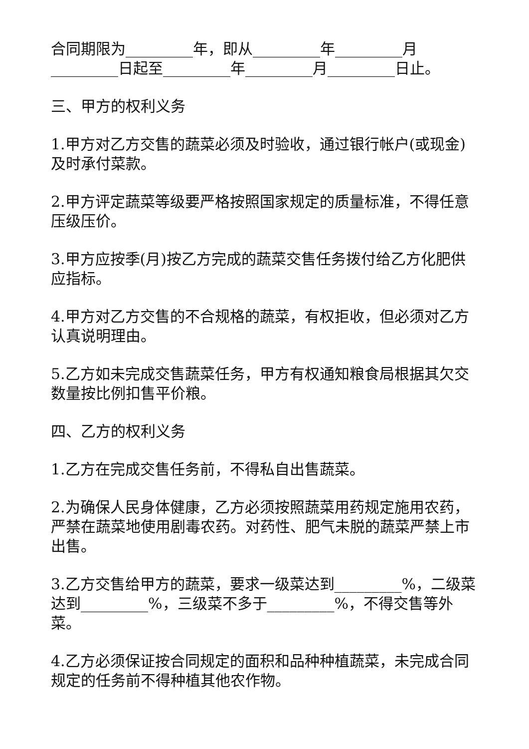合同期限为_________年，即从_________年_________月_________日起至_________年_________月_________日止。
三、甲方的权利义务
1.甲方对乙方交售的蔬菜必须及时验收，通过银行帐户(或现金)及时承付菜款。
2.甲方评定蔬菜等级要严格按照国家规定的质量标准，不得任意压级压价。
3.甲方应按季(月)按乙方完成的蔬菜交售任务拨付给乙方化肥供应指标。
4.甲方对乙方交售的不合规格的蔬菜，有权拒收，但必须对乙方认真说明理由。
5.乙方如未完成交售蔬菜任务，甲方有权通知粮食局根据其欠交数量按比例扣售平价粮。
四、乙方的权利义务
1.乙方在完成交售任务前，不得私自出售蔬菜。
2.为确保人民身体健康，乙方必须按照蔬菜用药规定施用农药，严禁在蔬菜地使用剧毒农药。对药性、肥气未脱的蔬菜严禁上市出售。
3.乙方交售给甲方的蔬菜，要求一级菜达到_________%，二级菜达到_________%，三级菜不多于_________%，不得交售等外菜。
4.乙方必须保证按合同规定的面积和品种种植蔬菜，未完成合同规定的任务前不得种植其他农作物。